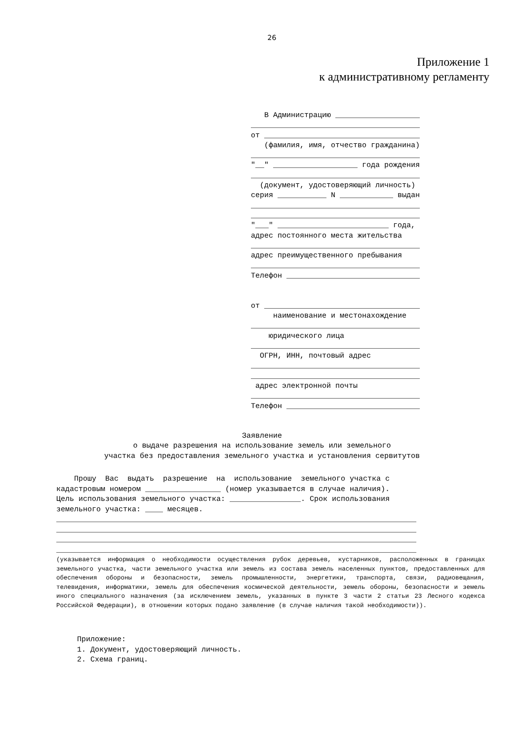26
Приложение 1
к административному регламенту
В Администрацию ___________________ ______________________________________ от ___________________________________ (фамилия, имя, отчество гражданина) ______________________________________ "__" ___________________ года рождения ______________________________________ (документ, удостоверяющий личность) серия ___________ N ____________ выдан ______________________________________ ______________________________________ "___" _________________________ года, адрес постоянного места жительства ______________________________________ адрес преимущественного пребывания ______________________________________ Телефон ______________________________ от ___________________________________ наименование и местонахождение ______________________________________ юридического лица ______________________________________ ОГРН, ИНН, почтовый адрес ______________________________________ ______________________________________ адрес электронной почты ______________________________________ Телефон ______________________________
Заявление о выдаче разрешения на использование земель или земельного участка без предоставления земельного участка и установления сервитутов
Прошу Вас выдать разрешение на использование земельного участка с кадастровым номером _________________ (номер указывается в случае наличия). Цель использования земельного участка: ________________. Срок использования земельного участка: ____ месяцев. _________________________________________________________________________________ _________________________________________________________________________________ _________________________________________________________________________________ _________________________________________________________________________________
(указывается информация о необходимости осуществления рубок деревьев, кустарников, расположенных в границах земельного участка, части земельного участка или земель из состава земель населенных пунктов, предоставленных для обеспечения обороны и безопасности, земель промышленности, энергетики, транспорта, связи, радиовещания, телевидения, информатики, земель для обеспечения космической деятельности, земель обороны, безопасности и земель иного специального назначения (за исключением земель, указанных в пункте 3 части 2 статьи 23 Лесного кодекса Российской Федерации), в отношении которых подано заявление (в случае наличия такой необходимости)).
Приложение: 1. Документ, удостоверяющий личность. 2. Схема границ.